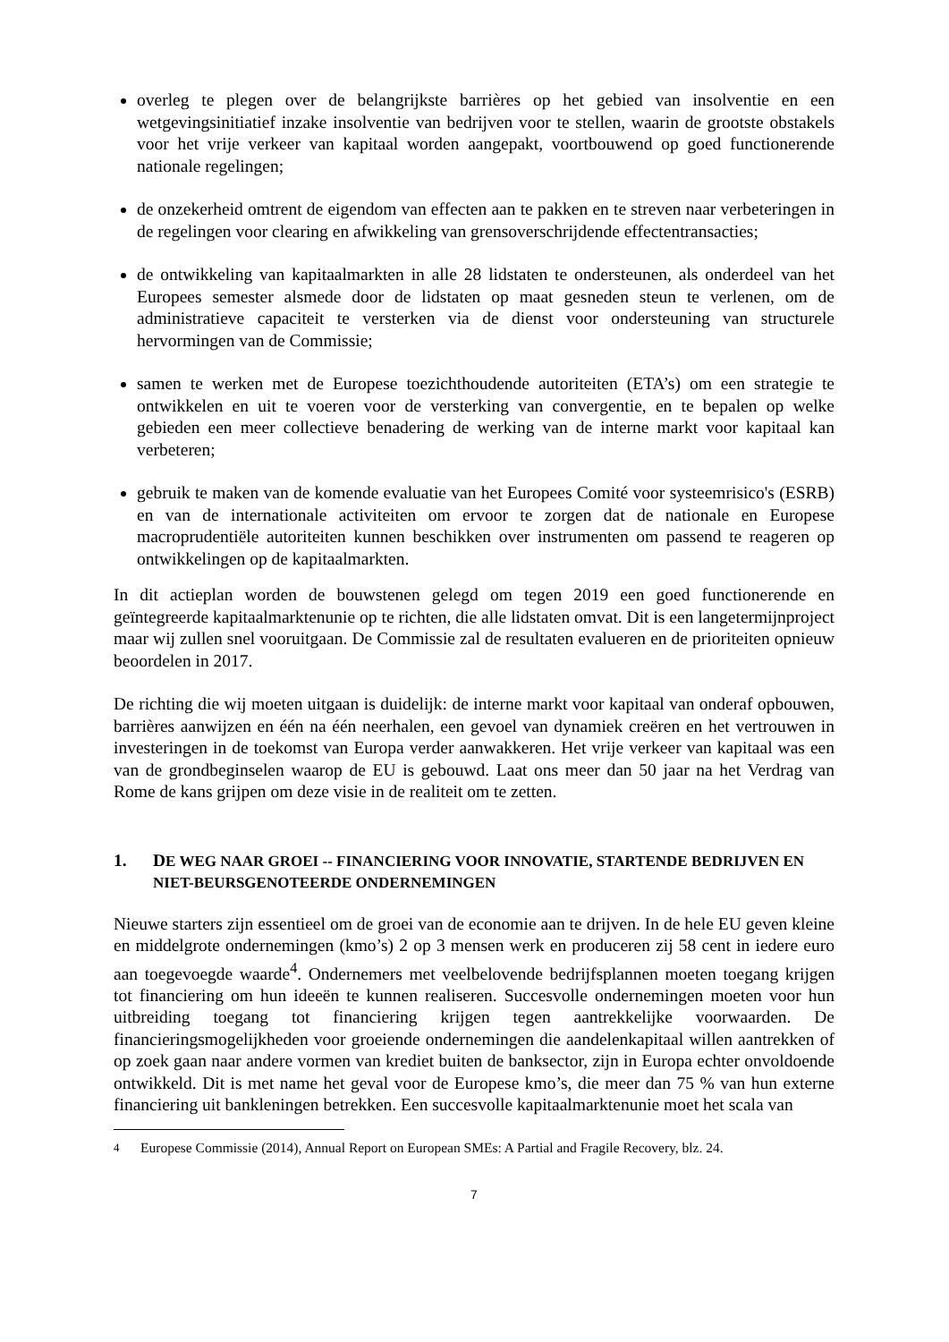overleg te plegen over de belangrijkste barrières op het gebied van insolventie en een wetgevingsinitiatief inzake insolventie van bedrijven voor te stellen, waarin de grootste obstakels voor het vrije verkeer van kapitaal worden aangepakt, voortbouwend op goed functionerende nationale regelingen;
de onzekerheid omtrent de eigendom van effecten aan te pakken en te streven naar verbeteringen in de regelingen voor clearing en afwikkeling van grensoverschrijdende effectentransacties;
de ontwikkeling van kapitaalmarkten in alle 28 lidstaten te ondersteunen, als onderdeel van het Europees semester alsmede door de lidstaten op maat gesneden steun te verlenen, om de administratieve capaciteit te versterken via de dienst voor ondersteuning van structurele hervormingen van de Commissie;
samen te werken met de Europese toezichthoudende autoriteiten (ETA’s) om een strategie te ontwikkelen en uit te voeren voor de versterking van convergentie, en te bepalen op welke gebieden een meer collectieve benadering de werking van de interne markt voor kapitaal kan verbeteren;
gebruik te maken van de komende evaluatie van het Europees Comité voor systeemrisico's (ESRB) en van de internationale activiteiten om ervoor te zorgen dat de nationale en Europese macroprudentiële autoriteiten kunnen beschikken over instrumenten om passend te reageren op ontwikkelingen op de kapitaalmarkten.
In dit actieplan worden de bouwstenen gelegd om tegen 2019 een goed functionerende en geïntegreerde kapitaalmarktenunie op te richten, die alle lidstaten omvat. Dit is een langetermijnproject maar wij zullen snel vooruitgaan. De Commissie zal de resultaten evalueren en de prioriteiten opnieuw beoordelen in 2017.
De richting die wij moeten uitgaan is duidelijk: de interne markt voor kapitaal van onderaf opbouwen, barrières aanwijzen en één na één neerhalen, een gevoel van dynamiek creëren en het vertrouwen in investeringen in de toekomst van Europa verder aanwakkeren. Het vrije verkeer van kapitaal was een van de grondbeginselen waarop de EU is gebouwd. Laat ons meer dan 50 jaar na het Verdrag van Rome de kans grijpen om deze visie in de realiteit om te zetten.
1. DE WEG NAAR GROEI -- FINANCIERING VOOR INNOVATIE, STARTENDE BEDRIJVEN EN NIET-BEURSGENOTEERDE ONDERNEMINGEN
Nieuwe starters zijn essentieel om de groei van de economie aan te drijven. In de hele EU geven kleine en middelgrote ondernemingen (kmo’s) 2 op 3 mensen werk en produceren zij 58 cent in iedere euro aan toegevoegde waarde<sup>4</sup>. Ondernemers met veelbelovende bedrijfsplannen moeten toegang krijgen tot financiering om hun ideeën te kunnen realiseren. Succesvolle ondernemingen moeten voor hun uitbreiding toegang tot financiering krijgen tegen aantrekkelijke voorwaarden. De financieringsmogelijkheden voor groeiende ondernemingen die aandelenkapitaal willen aantrekken of op zoek gaan naar andere vormen van krediet buiten de banksector, zijn in Europa echter onvoldoende ontwikkeld. Dit is met name het geval voor de Europese kmo’s, die meer dan 75 % van hun externe financiering uit bankleningen betrekken. Een succesvolle kapitaalmarktenunie moet het scala van
<sup>4</sup> Europese Commissie (2014), Annual Report on European SMEs: A Partial and Fragile Recovery, blz. 24.
7